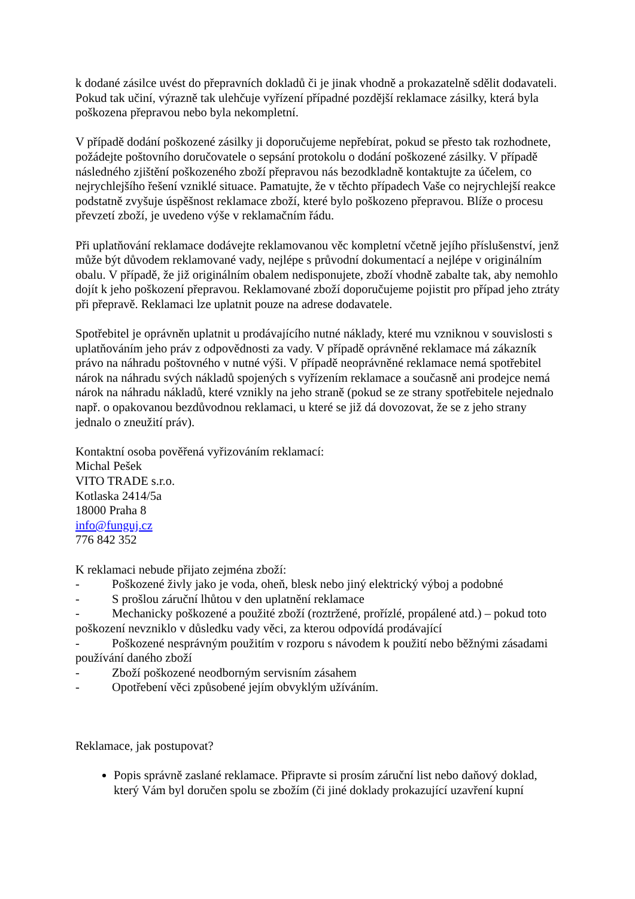k dodané zásilce uvést do přepravních dokladů či je jinak vhodně a prokazatelně sdělit dodavateli. Pokud tak učiní, výrazně tak ulehčuje vyřízení případné pozdější reklamace zásilky, která byla poškozena přepravou nebo byla nekompletní.
V případě dodání poškozené zásilky ji doporučujeme nepřebírat, pokud se přesto tak rozhodnete, požádejte poštovního doručovatele o sepsání protokolu o dodání poškozené zásilky. V případě následného zjištění poškozeného zboží přepravou nás bezodkladně kontaktujte za účelem, co nejrychlejšího řešení vzniklé situace. Pamatujte, že v těchto případech Vaše co nejrychlejší reakce podstatně zvyšuje úspěšnost reklamace zboží, které bylo poškozeno přepravou. Blíže o procesu převzetí zboží, je uvedeno výše v reklamačním řádu.
Při uplatňování reklamace dodávejte reklamovanou věc kompletní včetně jejího příslušenství, jenž může být důvodem reklamované vady, nejlépe s průvodní dokumentací a nejlépe v originálním obalu. V případě, že již originálním obalem nedisponujete, zboží vhodně zabalte tak, aby nemohlo dojít k jeho poškození přepravou. Reklamované zboží doporučujeme pojistit pro případ jeho ztráty při přepravě. Reklamaci lze uplatnit pouze na adrese dodavatele.
Spotřebitel je oprávněn uplatnit u prodávajícího nutné náklady, které mu vzniknou v souvislosti s uplatňováním jeho práv z odpovědnosti za vady. V případě oprávněné reklamace má zákazník právo na náhradu poštovného v nutné výši. V případě neoprávněné reklamace nemá spotřebitel nárok na náhradu svých nákladů spojených s vyřízením reklamace a současně ani prodejce nemá nárok na náhradu nákladů, které vznikly na jeho straně (pokud se ze strany spotřebitele nejednalo např. o opakovanou bezdůvodnou reklamaci, u které se již dá dovozovat, že se z jeho strany jednalo o zneužití práv).
Kontaktní osoba pověřená vyřizováním reklamací:
Michal Pešek
VITO TRADE s.r.o.
Kotlaska 2414/5a
18000 Praha 8
info@funguj.cz
776 842 352
K reklamaci nebude přijato zejména zboží:
- Poškozené živly jako je voda, oheň, blesk nebo jiný elektrický výboj a podobné
- S prošlou záruční lhůtou v den uplatnění reklamace
- Mechanicky poškozené a použité zboží (roztržené, proříz­lé, propálené atd.) – pokud toto poškození nevzniklo v důsledku vady věci, za kterou odpovídá prodávající
- Poškozené nesprávným použitím v rozporu s návodem k použití nebo běžnými zásadami používání daného zboží
- Zboží poškozené neodborným servisním zásahem
- Opotřebení věci způsobené jejím obvyklým užíváním.
Reklamace, jak postupovat?
Popis správně zaslané reklamace. Připravte si prosím záruční list nebo daňový doklad, který Vám byl doručen spolu se zbožím (či jiné doklady prokazující uzavření kupní